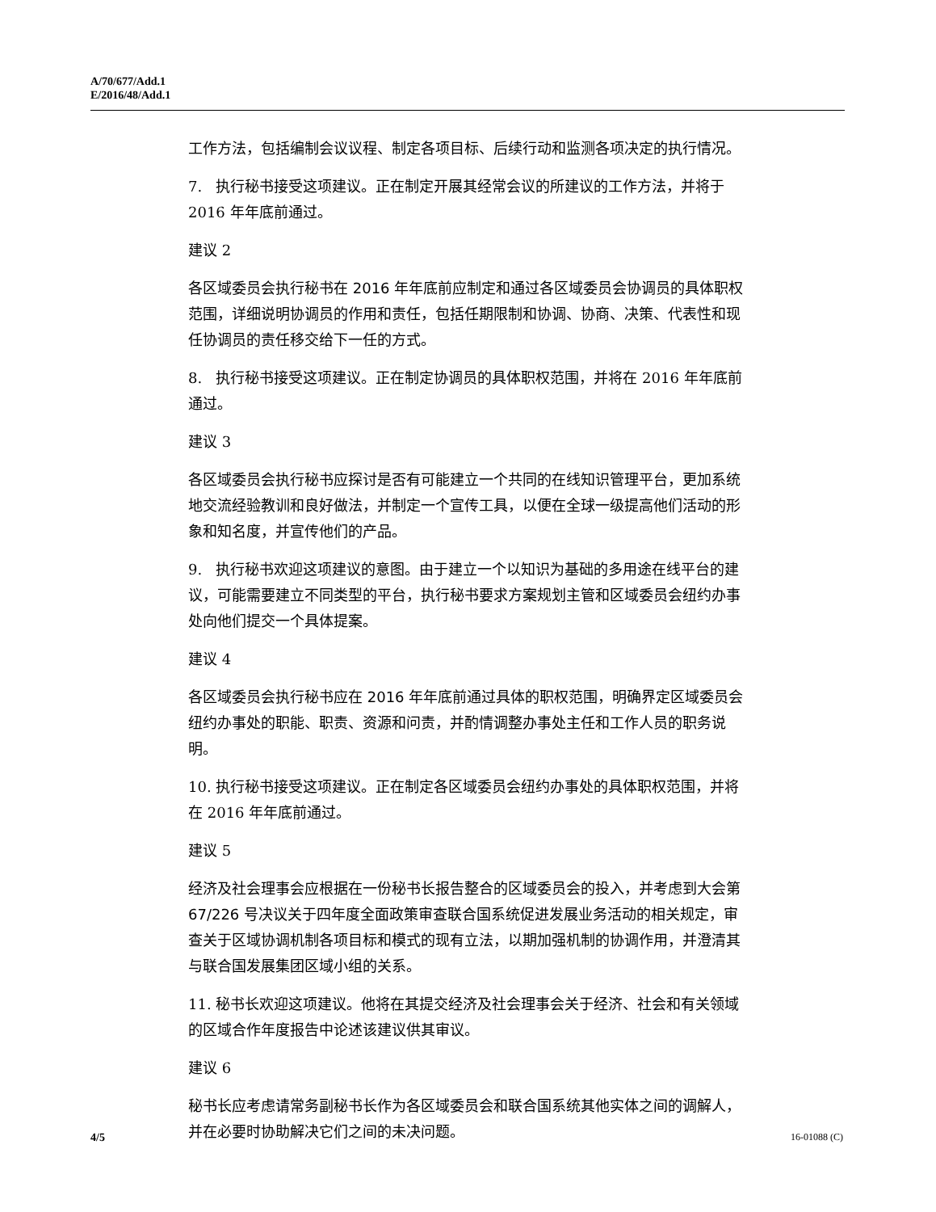A/70/677/Add.1
E/2016/48/Add.1
工作方法，包括编制会议议程、制定各项目标、后续行动和监测各项决定的执行情况。
7. 执行秘书接受这项建议。正在制定开展其经常会议的所建议的工作方法，并将于 2016 年年底前通过。
建议 2
各区域委员会执行秘书在 2016 年年底前应制定和通过各区域委员会协调员的具体职权范围，详细说明协调员的作用和责任，包括任期限制和协调、协商、决策、代表性和现任协调员的责任移交给下一任的方式。
8. 执行秘书接受这项建议。正在制定协调员的具体职权范围，并将在 2016 年年底前通过。
建议 3
各区域委员会执行秘书应探讨是否有可能建立一个共同的在线知识管理平台，更加系统地交流经验教训和良好做法，并制定一个宣传工具，以便在全球一级提高他们活动的形象和知名度，并宣传他们的产品。
9. 执行秘书欢迎这项建议的意图。由于建立一个以知识为基础的多用途在线平台的建议，可能需要建立不同类型的平台，执行秘书要求方案规划主管和区域委员会纽约办事处向他们提交一个具体提案。
建议 4
各区域委员会执行秘书应在 2016 年年底前通过具体的职权范围，明确界定区域委员会纽约办事处的职能、职责、资源和问责，并酌情调整办事处主任和工作人员的职务说明。
10. 执行秘书接受这项建议。正在制定各区域委员会纽约办事处的具体职权范围，并将在 2016 年年底前通过。
建议 5
经济及社会理事会应根据在一份秘书长报告整合的区域委员会的投入，并考虑到大会第 67/226 号决议关于四年度全面政策审查联合国系统促进发展业务活动的相关规定，审查关于区域协调机制各项目标和模式的现有立法，以期加强机制的协调作用，并澄清其与联合国发展集团区域小组的关系。
11. 秘书长欢迎这项建议。他将在其提交经济及社会理事会关于经济、社会和有关领域的区域合作年度报告中论述该建议供其审议。
建议 6
秘书长应考虑请常务副秘书长作为各区域委员会和联合国系统其他实体之间的调解人，并在必要时协助解决它们之间的未决问题。
4/5 16-01088 (C)